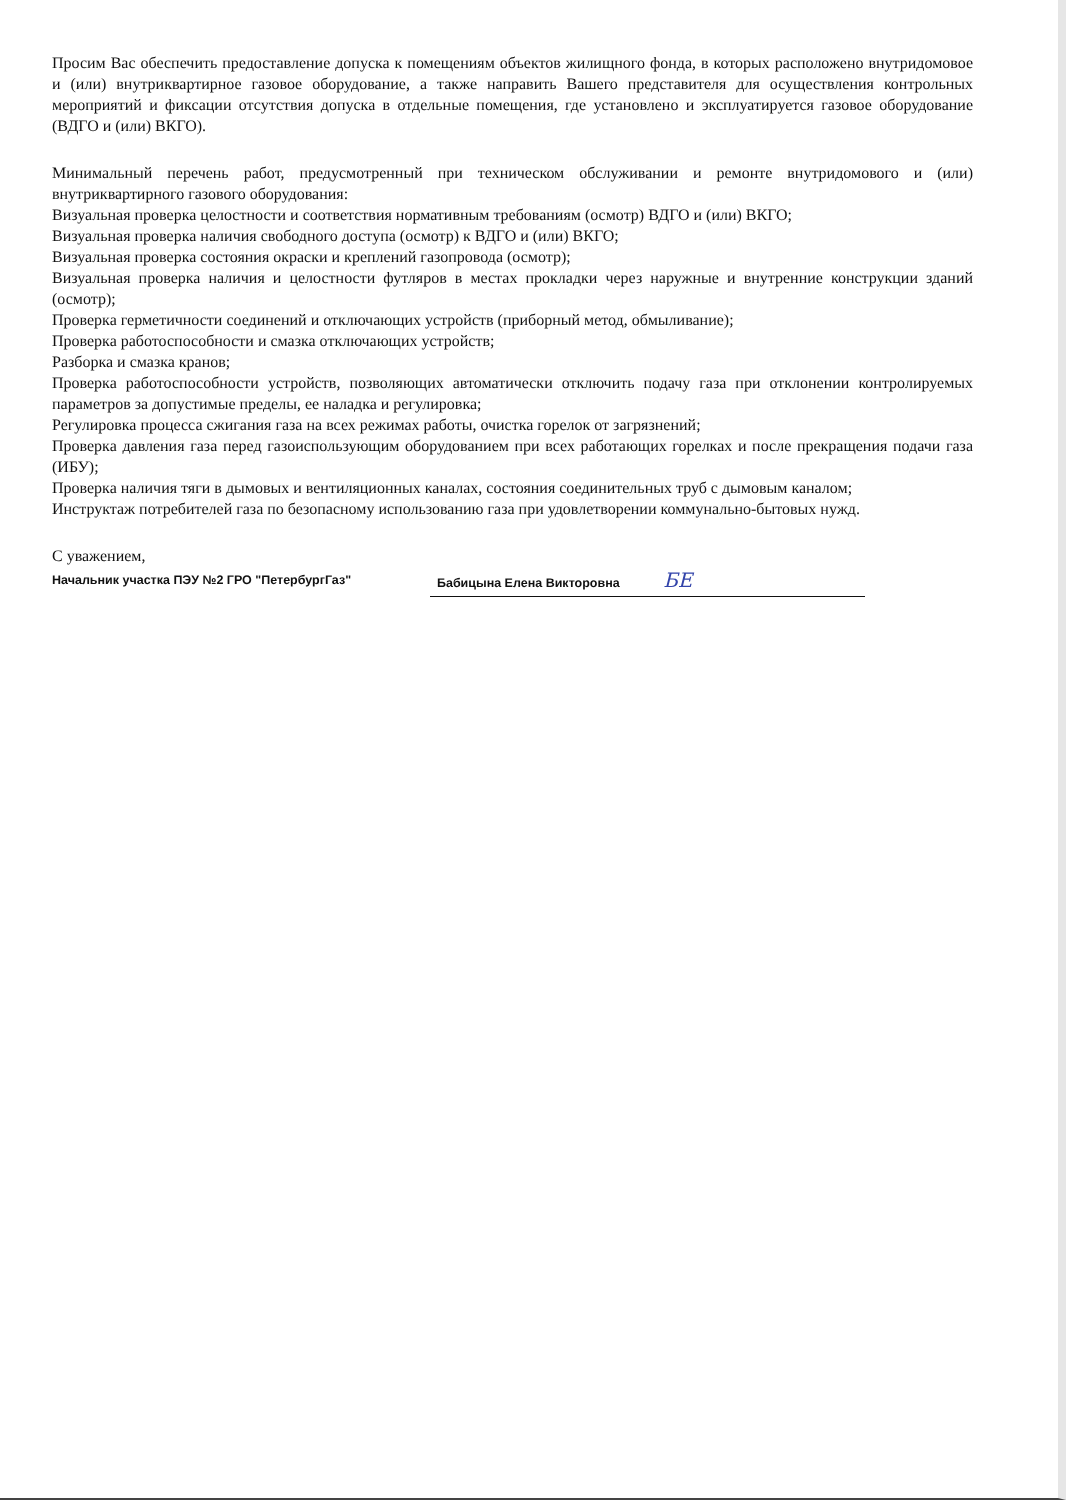Просим Вас обеспечить предоставление допуска к помещениям объектов жилищного фонда, в которых расположено внутридомовое и (или) внутриквартирное газовое оборудование, а также направить Вашего представителя для осуществления контрольных мероприятий и фиксации отсутствия допуска в отдельные помещения, где установлено и эксплуатируется газовое оборудование (ВДГО и (или) ВКГО).
Минимальный перечень работ, предусмотренный при техническом обслуживании и ремонте внутридомового и (или) внутриквартирного газового оборудования:
Визуальная проверка целостности и соответствия нормативным требованиям (осмотр) ВДГО и (или) ВКГО;
Визуальная проверка наличия свободного доступа (осмотр) к ВДГО и (или) ВКГО;
Визуальная проверка состояния окраски и креплений газопровода (осмотр);
Визуальная проверка наличия и целостности футляров в местах прокладки через наружные и внутренние конструкции зданий (осмотр);
Проверка герметичности соединений и отключающих устройств (приборный метод, обмыливание);
Проверка работоспособности и смазка отключающих устройств;
Разборка и смазка кранов;
Проверка работоспособности устройств, позволяющих автоматически отключить подачу газа при отклонении контролируемых параметров за допустимые пределы, ее наладка и регулировка;
Регулировка процесса сжигания газа на всех режимах работы, очистка горелок от загрязнений;
Проверка давления газа перед газоиспользующим оборудованием при всех работающих горелках и после прекращения подачи газа (ИБУ);
Проверка наличия тяги в дымовых и вентиляционных каналах, состояния соединительных труб с дымовым каналом;
Инструктаж потребителей газа по безопасному использованию газа при удовлетворении коммунально-бытовых нужд.
С уважением,
Начальник участка ПЭУ №2 ГРО "ПетербургГаз" Бабицына Елена Викторовна БЕ